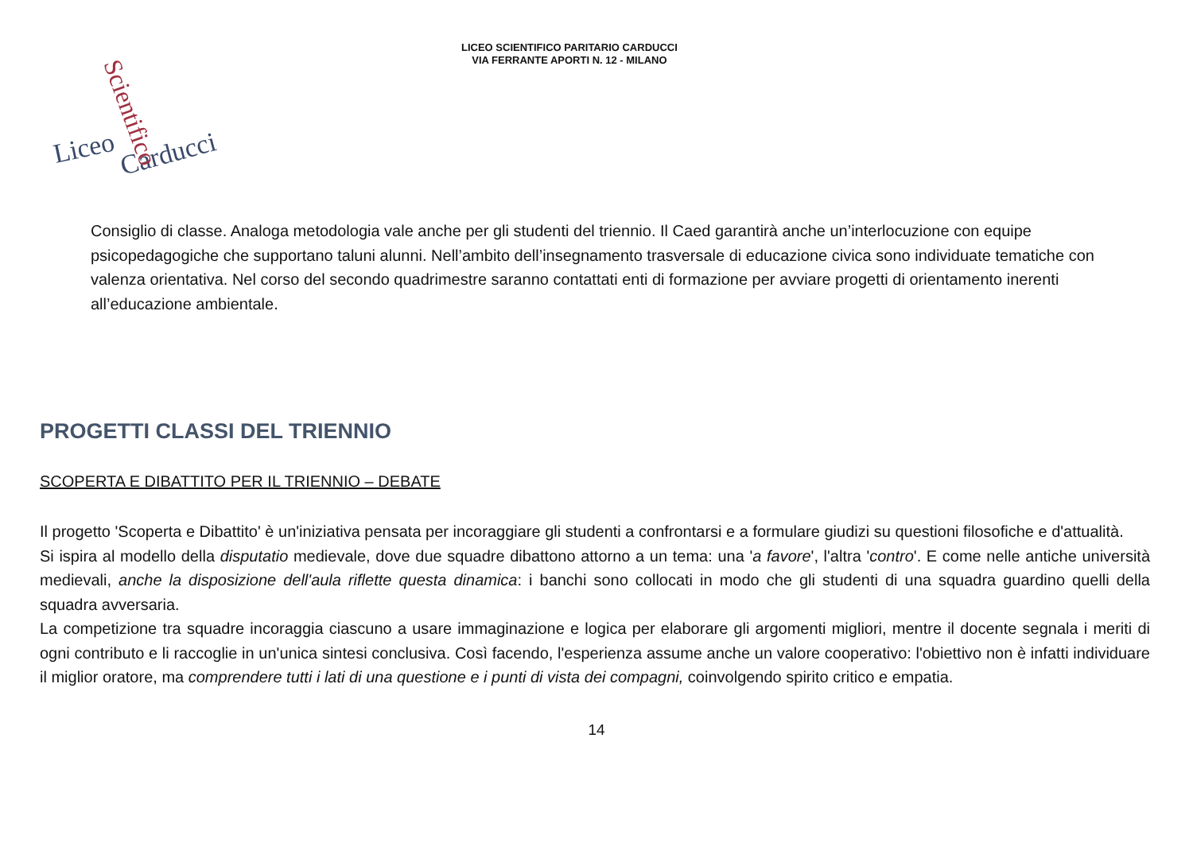LICEO SCIENTIFICO PARITARIO CARDUCCI
VIA FERRANTE APORTI N. 12 - MILANO
Liceo
Carducci
Scientifico
Consiglio di classe. Analoga metodologia vale anche per gli studenti del triennio. Il Caed garantirà anche un’interlocuzione con equipe psicopedagogiche che supportano taluni alunni. Nell’ambito dell’insegnamento trasversale di educazione civica sono individuate tematiche con valenza orientativa. Nel corso del secondo quadrimestre saranno contattati enti di formazione per avviare progetti di orientamento inerenti all’educazione ambientale.
PROGETTI CLASSI DEL TRIENNIO
SCOPERTA E DIBATTITO PER IL TRIENNIO – DEBATE
Il progetto 'Scoperta e Dibattito' è un'iniziativa pensata per incoraggiare gli studenti a confrontarsi e a formulare giudizi su questioni filosofiche e d'attualità.
Si ispira al modello della disputatio medievale, dove due squadre dibattono attorno a un tema: una 'a favore', l'altra 'contro'. E come nelle antiche università medievali, anche la disposizione dell'aula riflette questa dinamica: i banchi sono collocati in modo che gli studenti di una squadra guardino quelli della squadra avversaria.
La competizione tra squadre incoraggia ciascuno a usare immaginazione e logica per elaborare gli argomenti migliori, mentre il docente segnala i meriti di ogni contributo e li raccoglie in un'unica sintesi conclusiva. Così facendo, l'esperienza assume anche un valore cooperativo: l'obiettivo non è infatti individuare il miglior oratore, ma comprendere tutti i lati di una questione e i punti di vista dei compagni, coinvolgendo spirito critico e empatia.
14